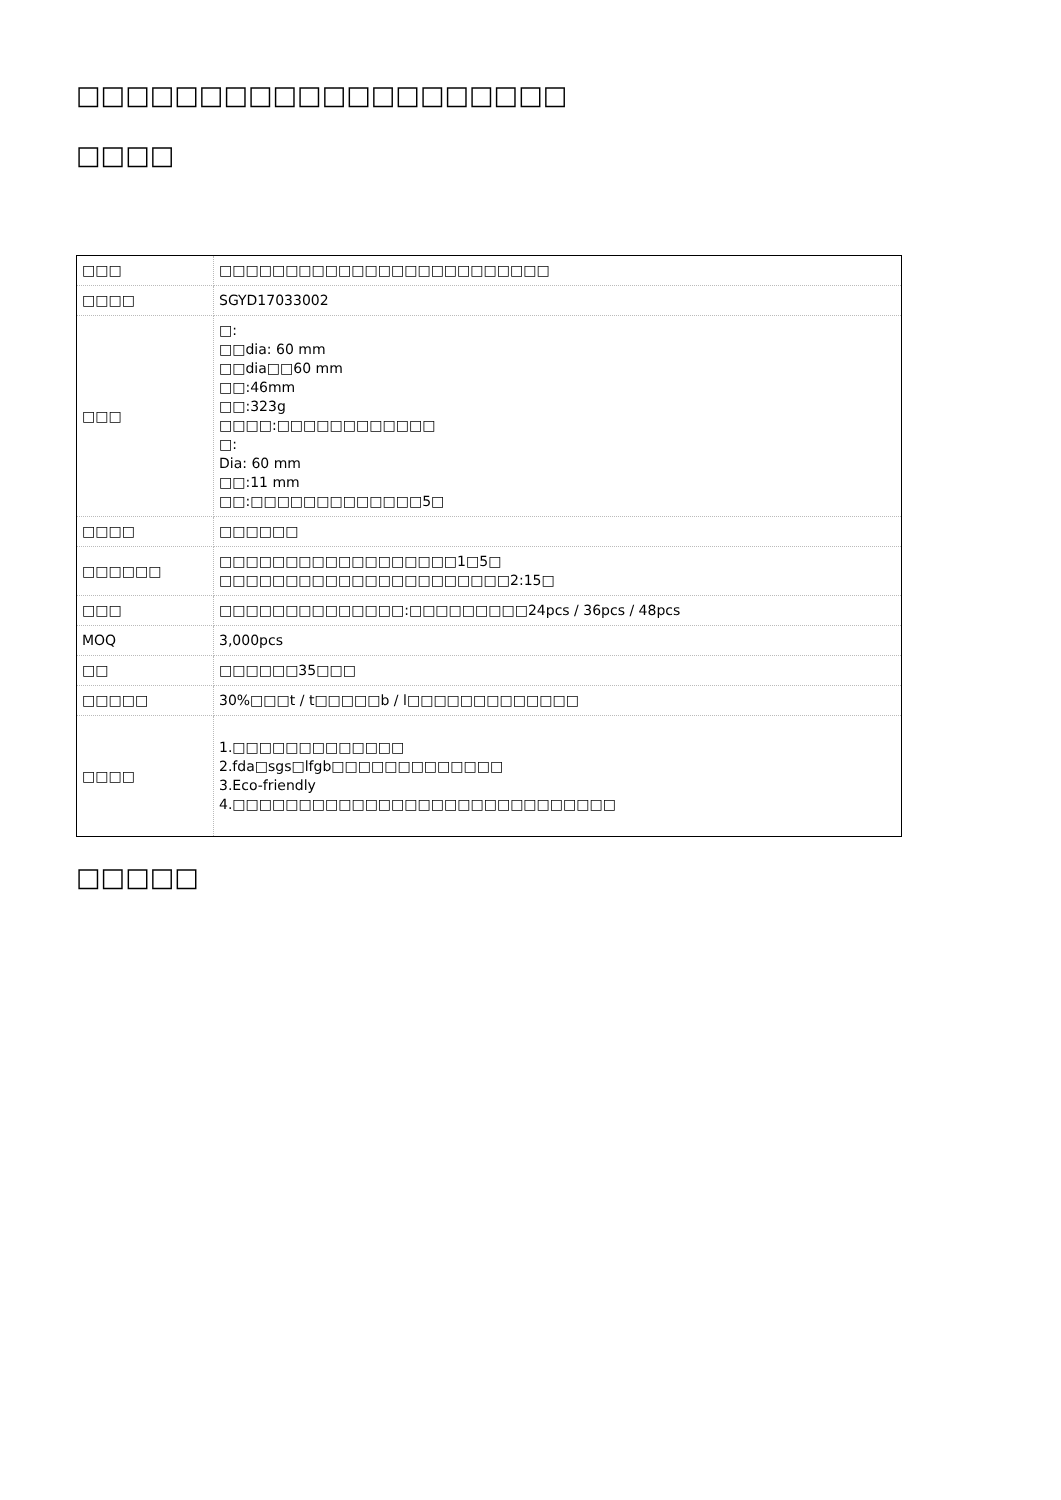□□□□□□□□□□□□□□□□□□□□
□□□□
| □□□ | □□□□□□□□□□□□□□□□□□□□□□□□□ |
| □□□□ | SGYD17033002 |
| □□□ | □: □□dia: 60 mm □□dia□□60 mm □□:46mm □□:323g □□□□:□□□□□□□□□□□□ □: Dia: 60 mm □□:11 mm □□:□□□□□□□□□□□□□5□ |
| □□□□ | □□□□□□ |
| □□□□□□ | □□□□□□□□□□□□□□□□□□1□5□ □□□□□□□□□□□□□□□□□□□□□□2:15□ |
| □□□ | □□□□□□□□□□□□□□:□□□□□□□□□24pcs / 36pcs / 48pcs |
| MOQ | 3,000pcs |
| □□ | □□□□□□35□□□ |
| □□□□□ | 30%□□□t / t□□□□□b / l□□□□□□□□□□□□□ |
| □□□□ | 1.□□□□□□□□□□□□□ 2.fda□sgs□lfgb□□□□□□□□□□□□□ 3.Eco-friendly 4.□□□□□□□□□□□□□□□□□□□□□□□□□□□□□ |
□□□□□